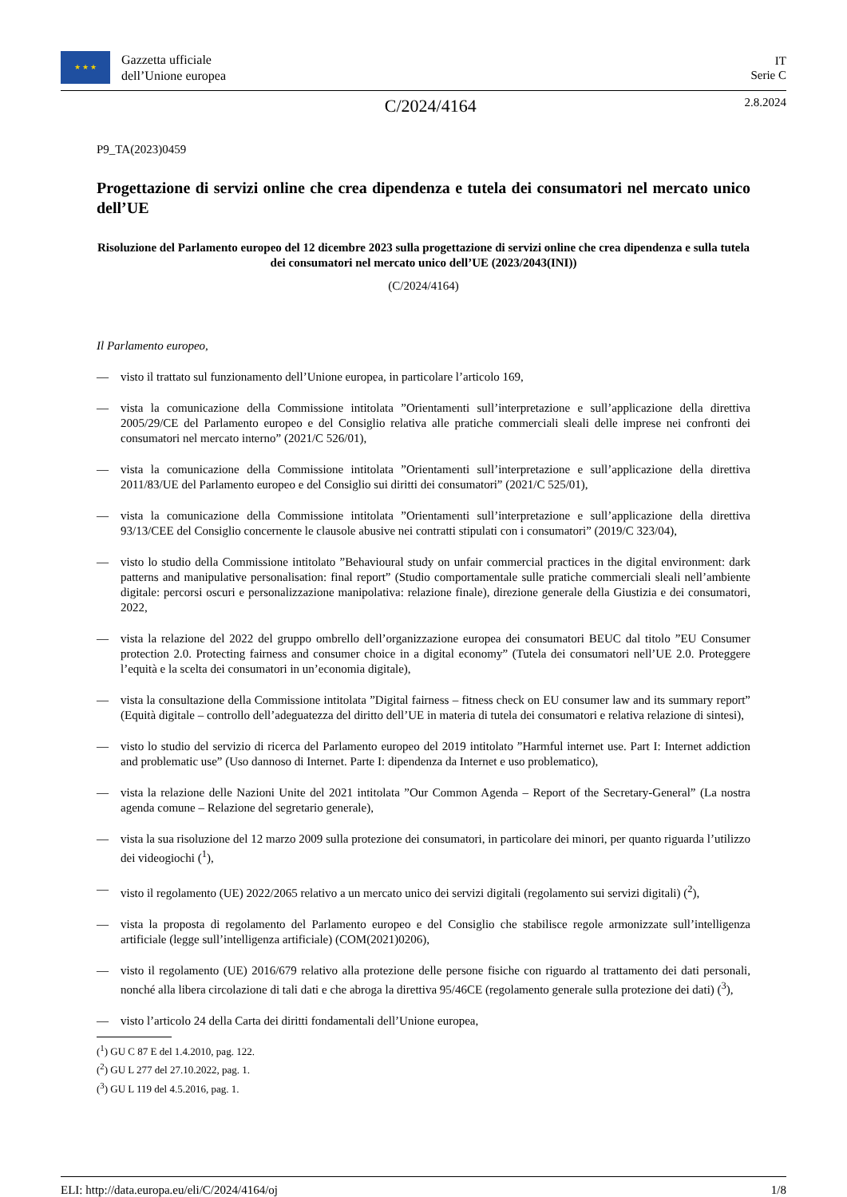★ ★ ★
Gazzetta ufficiale
dell’Unione europea
IT
Serie C
C/2024/4164
2.8.2024
P9_TA(2023)0459
Progettazione di servizi online che crea dipendenza e tutela dei consumatori nel mercato unico dell’UE
Risoluzione del Parlamento europeo del 12 dicembre 2023 sulla progettazione di servizi online che crea dipendenza e sulla tutela dei consumatori nel mercato unico dell’UE (2023/2043(INI))
(C/2024/4164)
Il Parlamento europeo,
— visto il trattato sul funzionamento dell’Unione europea, in particolare l’articolo 169,
— vista la comunicazione della Commissione intitolata ”Orientamenti sull’interpretazione e sull’applicazione della direttiva 2005/29/CE del Parlamento europeo e del Consiglio relativa alle pratiche commerciali sleali delle imprese nei confronti dei consumatori nel mercato interno” (2021/C 526/01),
— vista la comunicazione della Commissione intitolata ”Orientamenti sull’interpretazione e sull’applicazione della direttiva 2011/83/UE del Parlamento europeo e del Consiglio sui diritti dei consumatori” (2021/C 525/01),
— vista la comunicazione della Commissione intitolata ”Orientamenti sull’interpretazione e sull’applicazione della direttiva 93/13/CEE del Consiglio concernente le clausole abusive nei contratti stipulati con i consumatori” (2019/C 323/04),
— visto lo studio della Commissione intitolato ”Behavioural study on unfair commercial practices in the digital environment: dark patterns and manipulative personalisation: final report” (Studio comportamentale sulle pratiche commerciali sleali nell’ambiente digitale: percorsi oscuri e personalizzazione manipolativa: relazione finale), direzione generale della Giustizia e dei consumatori, 2022,
— vista la relazione del 2022 del gruppo ombrello dell’organizzazione europea dei consumatori BEUC dal titolo ”EU Consumer protection 2.0. Protecting fairness and consumer choice in a digital economy” (Tutela dei consumatori nell’UE 2.0. Proteggere l’equità e la scelta dei consumatori in un’economia digitale),
— vista la consultazione della Commissione intitolata ”Digital fairness – fitness check on EU consumer law and its summary report” (Equità digitale – controllo dell’adeguatezza del diritto dell’UE in materia di tutela dei consumatori e relativa relazione di sintesi),
— visto lo studio del servizio di ricerca del Parlamento europeo del 2019 intitolato ”Harmful internet use. Part I: Internet addiction and problematic use” (Uso dannoso di Internet. Parte I: dipendenza da Internet e uso problematico),
— vista la relazione delle Nazioni Unite del 2021 intitolata ”Our Common Agenda – Report of the Secretary-General” (La nostra agenda comune – Relazione del segretario generale),
— vista la sua risoluzione del 12 marzo 2009 sulla protezione dei consumatori, in particolare dei minori, per quanto riguarda l’utilizzo dei videogiochi (<sup>1</sup>),
— visto il regolamento (UE) 2022/2065 relativo a un mercato unico dei servizi digitali (regolamento sui servizi digitali) (<sup>2</sup>),
— vista la proposta di regolamento del Parlamento europeo e del Consiglio che stabilisce regole armonizzate sull’intelligenza artificiale (legge sull’intelligenza artificiale) (COM(2021)0206),
— visto il regolamento (UE) 2016/679 relativo alla protezione delle persone fisiche con riguardo al trattamento dei dati personali, nonché alla libera circolazione di tali dati e che abroga la direttiva 95/46CE (regolamento generale sulla protezione dei dati) (<sup>3</sup>),
— visto l’articolo 24 della Carta dei diritti fondamentali dell’Unione europea,
(<sup>1</sup>) GU C 87 E del 1.4.2010, pag. 122.
(<sup>2</sup>) GU L 277 del 27.10.2022, pag. 1.
(<sup>3</sup>) GU L 119 del 4.5.2016, pag. 1.
ELI: http://data.europa.eu/eli/C/2024/4164/oj 1/8